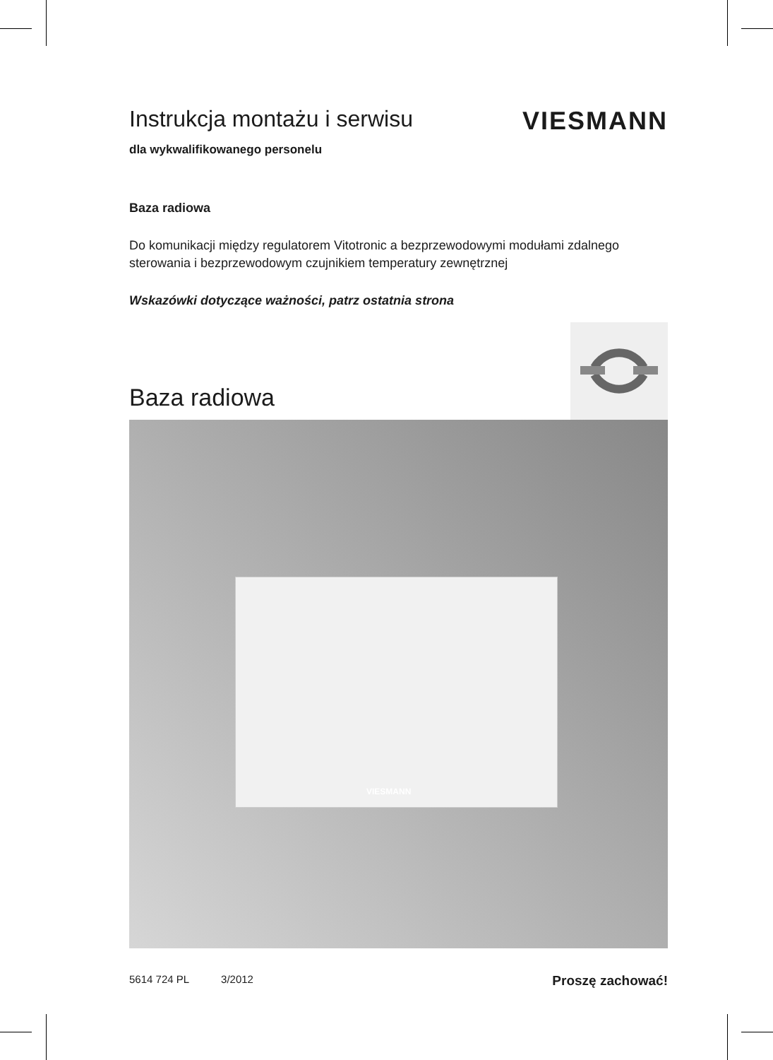Instrukcja montażu i serwisu VIESMANN
dla wykwalifikowanego personelu
Baza radiowa
Do komunikacji między regulatorem Vitotronic a bezprzewodowymi modułami zdalnego sterowania i bezprzewodowym czujnikiem temperatury zewnętrznej
Wskazówki dotyczące ważności, patrz ostatnia strona
Baza radiowa
VIESMANN
5614 724 PL 3/2012 Proszę zachować!